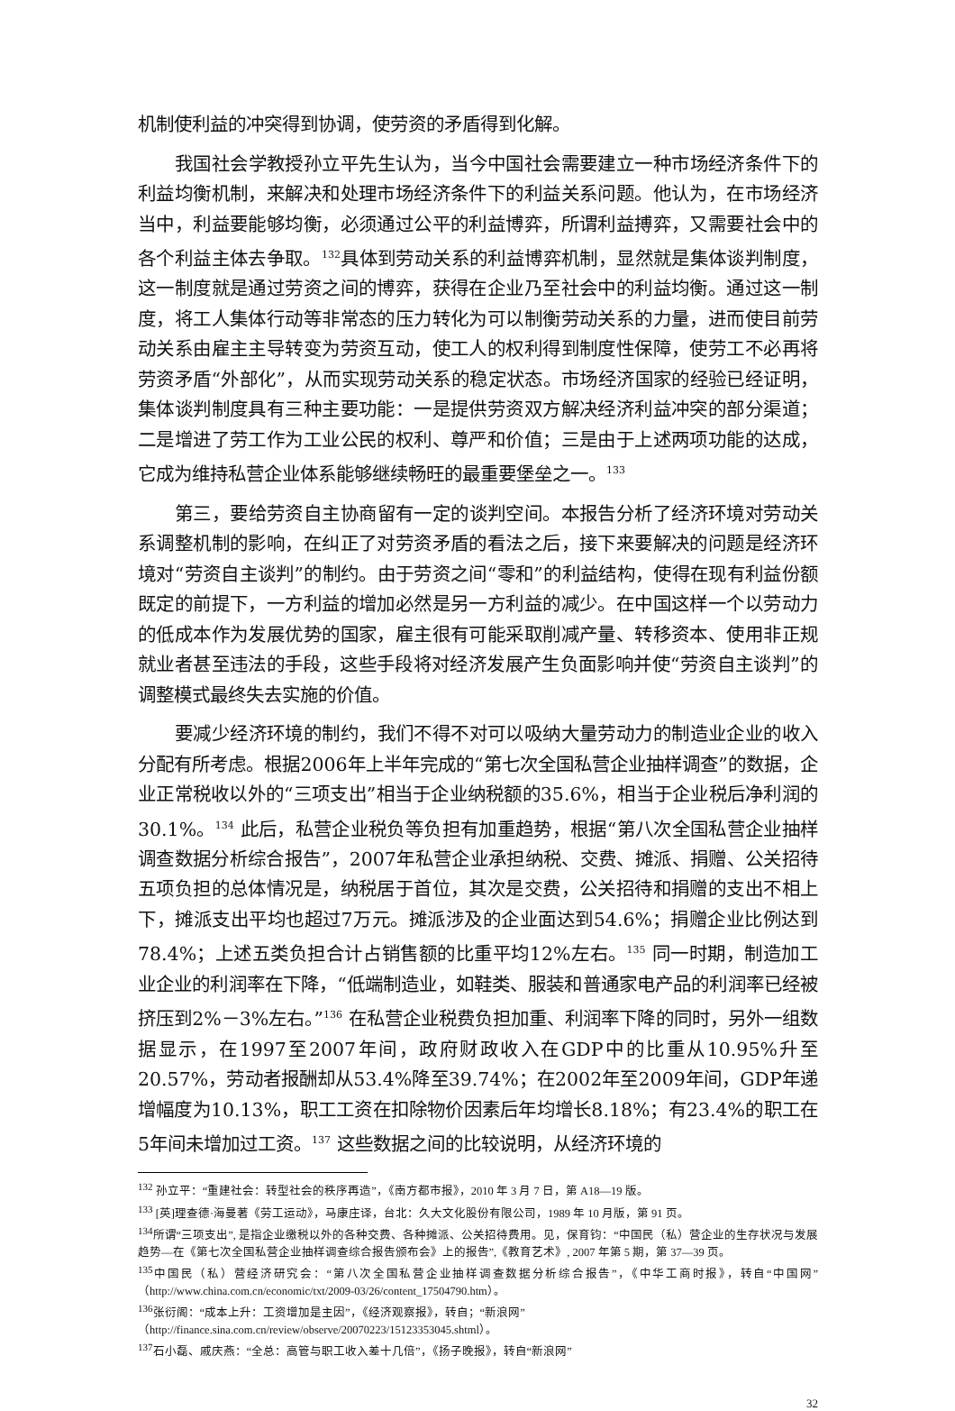机制使利益的冲突得到协调，使劳资的矛盾得到化解。
我国社会学教授孙立平先生认为，当今中国社会需要建立一种市场经济条件下的利益均衡机制，来解决和处理市场经济条件下的利益关系问题。他认为，在市场经济当中，利益要能够均衡，必须通过公平的利益博弈，所谓利益搏弈，又需要社会中的各个利益主体去争取。<sup>132</sup>具体到劳动关系的利益博弈机制，显然就是集体谈判制度，这一制度就是通过劳资之间的博弈，获得在企业乃至社会中的利益均衡。通过这一制度，将工人集体行动等非常态的压力转化为可以制衡劳动关系的力量，进而使目前劳动关系由雇主主导转变为劳资互动，使工人的权利得到制度性保障，使劳工不必再将劳资矛盾“外部化”，从而实现劳动关系的稳定状态。市场经济国家的经验已经证明，集体谈判制度具有三种主要功能：一是提供劳资双方解决经济利益冲突的部分渠道；二是增进了劳工作为工业公民的权利、尊严和价值；三是由于上述两项功能的达成，它成为维持私营企业体系能够继续畅旺的最重要堡垒之一。<sup>133</sup>
第三，要给劳资自主协商留有一定的谈判空间。本报告分析了经济环境对劳动关系调整机制的影响，在纠正了对劳资矛盾的看法之后，接下来要解决的问题是经济环境对“劳资自主谈判”的制约。由于劳资之间“零和”的利益结构，使得在现有利益份额既定的前提下，一方利益的增加必然是另一方利益的减少。在中国这样一个以劳动力的低成本作为发展优势的国家，雇主很有可能采取削减产量、转移资本、使用非正规就业者甚至违法的手段，这些手段将对经济发展产生负面影响并使“劳资自主谈判”的调整模式最终失去实施的价值。
要减少经济环境的制约，我们不得不对可以吸纳大量劳动力的制造业企业的收入分配有所考虑。根据2006年上半年完成的“第七次全国私营企业抽样调查”的数据，企业正常税收以外的“三项支出”相当于企业纳税额的35.6%，相当于企业税后净利润的30.1%。<sup>134</sup> 此后，私营企业税负等负担有加重趋势，根据“第八次全国私营企业抽样调查数据分析综合报告”，2007年私营企业承担纳税、交费、摊派、捐赠、公关招待五项负担的总体情况是，纳税居于首位，其次是交费，公关招待和捐赠的支出不相上下，摊派支出平均也超过7万元。摊派涉及的企业面达到54.6%；捐赠企业比例达到78.4%；上述五类负担合计占销售额的比重平均12%左右。<sup>135</sup> 同一时期，制造加工业企业的利润率在下降，“低端制造业，如鞋类、服装和普通家电产品的利润率已经被挤压到2%－3%左右。”<sup>136</sup> 在私营企业税费负担加重、利润率下降的同时，另外一组数据显示，在1997至2007年间，政府财政收入在GDP中的比重从10.95%升至20.57%，劳动者报酬却从53.4%降至39.74%；在2002年至2009年间，GDP年递增幅度为10.13%，职工工资在扣除物价因素后年均增长8.18%；有23.4%的职工在5年间未增加过工资。<sup>137</sup> 这些数据之间的比较说明，从经济环境的
<sup>132</sup> 孙立平：“重建社会：转型社会的秩序再造”，《南方都市报》，2010 年 3 月 7 日，第 A18—19 版。
<sup>133</sup> [英]理查德·海曼著《劳工运动》，马康庄译，台北：久大文化股份有限公司，1989 年 10 月版，第 91 页。
<sup>134</sup> 所谓“三项支出”, 是指企业缴税以外的各种交费、各种摊派、公关招待费用。见，保育钧：“中国民（私）营企业的生存状况与发展趋势—在《第七次全国私营企业抽样调查综合报告颁布会》上的报告”,《教育艺术》, 2007 年第 5 期，第 37—39 页。
<sup>135</sup> 中国民（私）营经济研究会：“第八次全国私营企业抽样调查数据分析综合报告”，《中华工商时报》，转自“中国网”（http://www.china.com.cn/economic/txt/2009-03/26/content_17504790.htm）。
<sup>136</sup> 张衍阁：“成本上升：工资增加是主因”，《经济观察报》，转自；“新浪网”
（http://finance.sina.com.cn/review/observe/20070223/15123353045.shtml）。
<sup>137</sup> 石小磊、戚庆燕：“全总：高管与职工收入差十几倍”，《扬子晚报》，转自“新浪网”
32